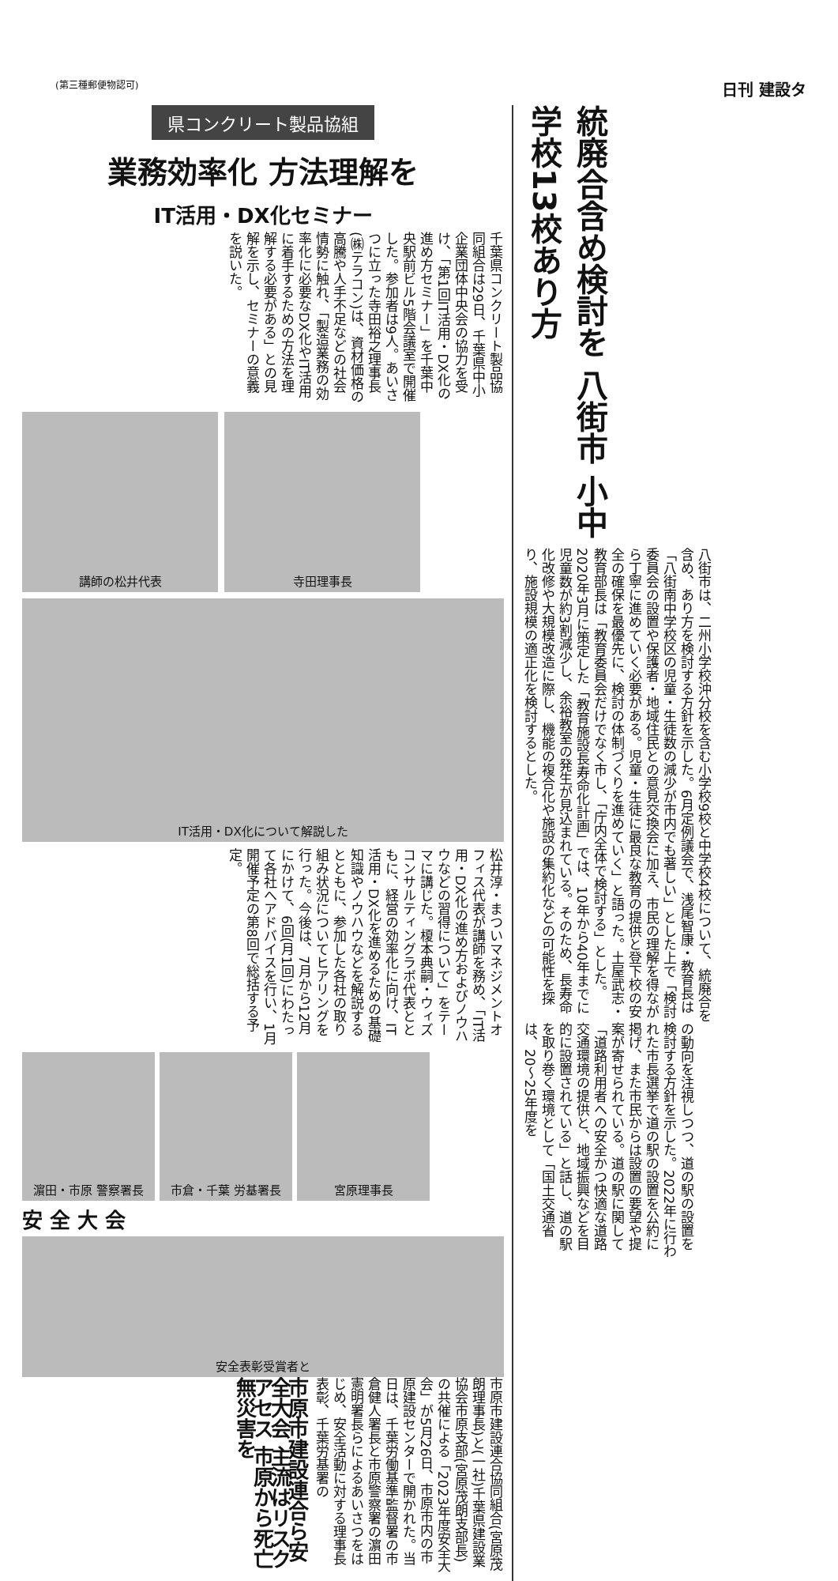(第三種郵便物認可) 日刊 建設タ
県コンクリート製品協組
業務効率化 方法理解を
IT活用・DX化セミナー
千葉県コンクリート製品協同組合は29日、千葉県中小企業団体中央会の協力を受け、「第1回IT活用・DX化の進め方セミナー」を千葉中央駅前ビル5階会議室で開催した。参加者は9人。あいさつに立った寺田裕之理事長(㈱テラコン)は、資材価格の高騰や人手不足などの社会情勢に触れ、「製造業務の効率化に必要なDX化やIT活用に着手するための方法を理解する必要がある」との見解を示し、セミナーの意義を説いた。
講師の松井代表 寺田理事長
IT活用・DX化について解説した
松井淳・まついマネジメントオフィス代表が講師を務め、「IT活用・DX化の進め方およびノウハウなどの習得について」をテーマに講じた。榎本典嗣・ウィズコンサルティングラボ代表とともに、経営の効率化に向け、IT活用・DX化を進めるための基礎知識やノウハウなどを解説するとともに、参加した各社の取り組み状況についてヒアリングを行った。今後は、7月から12月にかけて、6回(月1回)にわたって各社へアドバイスを行い、1月開催予定の第8回で総括する予定。
濵田・市原 警察署長 市倉・千葉 労基署長 宮原理事長
安 全 大 会
安全表彰受賞者と
市原市建設連合協同組合(宮原茂朗理事長)と(一社)千葉県建設業協会市原支部(宮原茂朗支部長)の共催による「2023年度安全大会」が5月26日、市原市内の市原建設センターで開かれた。当日は、千葉労働基準監督署の市倉健人署長と市原警察署の濵田憲明署長らによるあいさつをはじめ、安全活動に対する理事長表彰、千葉労基署の
市原市建設連合ら安全大会 主流はリスクアセス 市原から死亡無災害を
統廃合含め検討を 八街市 小中学校13校あり方
八街市は、二州小学校沖分校を含む小学校9校と中学校4校について、統廃合を含め、あり方を検討する方針を示した。6月定例議会で、浅尾智康・教育長は「八街南中学校区の児童・生徒数の減少が市内でも著しい」とした上で「検討委員会の設置や保護者・地域住民との意見交換会に加え、市民の理解を得ながら丁寧に進めていく必要がある。児童・生徒に最良な教育の提供と登下校の安全の確保を最優先に、検討の体制づくりを進めていく」と語った。土屋武志・教育部長は「教育委員会だけでなく市し、「庁内全体で検討する」とした。2020年3月に策定した「教育施設長寿命化計画」では、10年から40年までに児童数が約3割減少し、余裕教室の発生が見込まれている。そのため、長寿命化改修や大規模改造に際し、機能の複合化や施設の集約化などの可能性を探り、施設規模の適正化を検討するとした。
の動向を注視しつつ、道の駅の設置を検討する方針を示した。2022年に行われた市長選挙で道の駅の設置を公約に掲げ、また市民からは設置の要望や提案が寄せられている。道の駅に関して「道路利用者への安全かつ快適な道路交通環境の提供と、地域振興などを目的に設置されている」と話し、道の駅を取り巻く環境として「国土交通省は、20〜25年度を